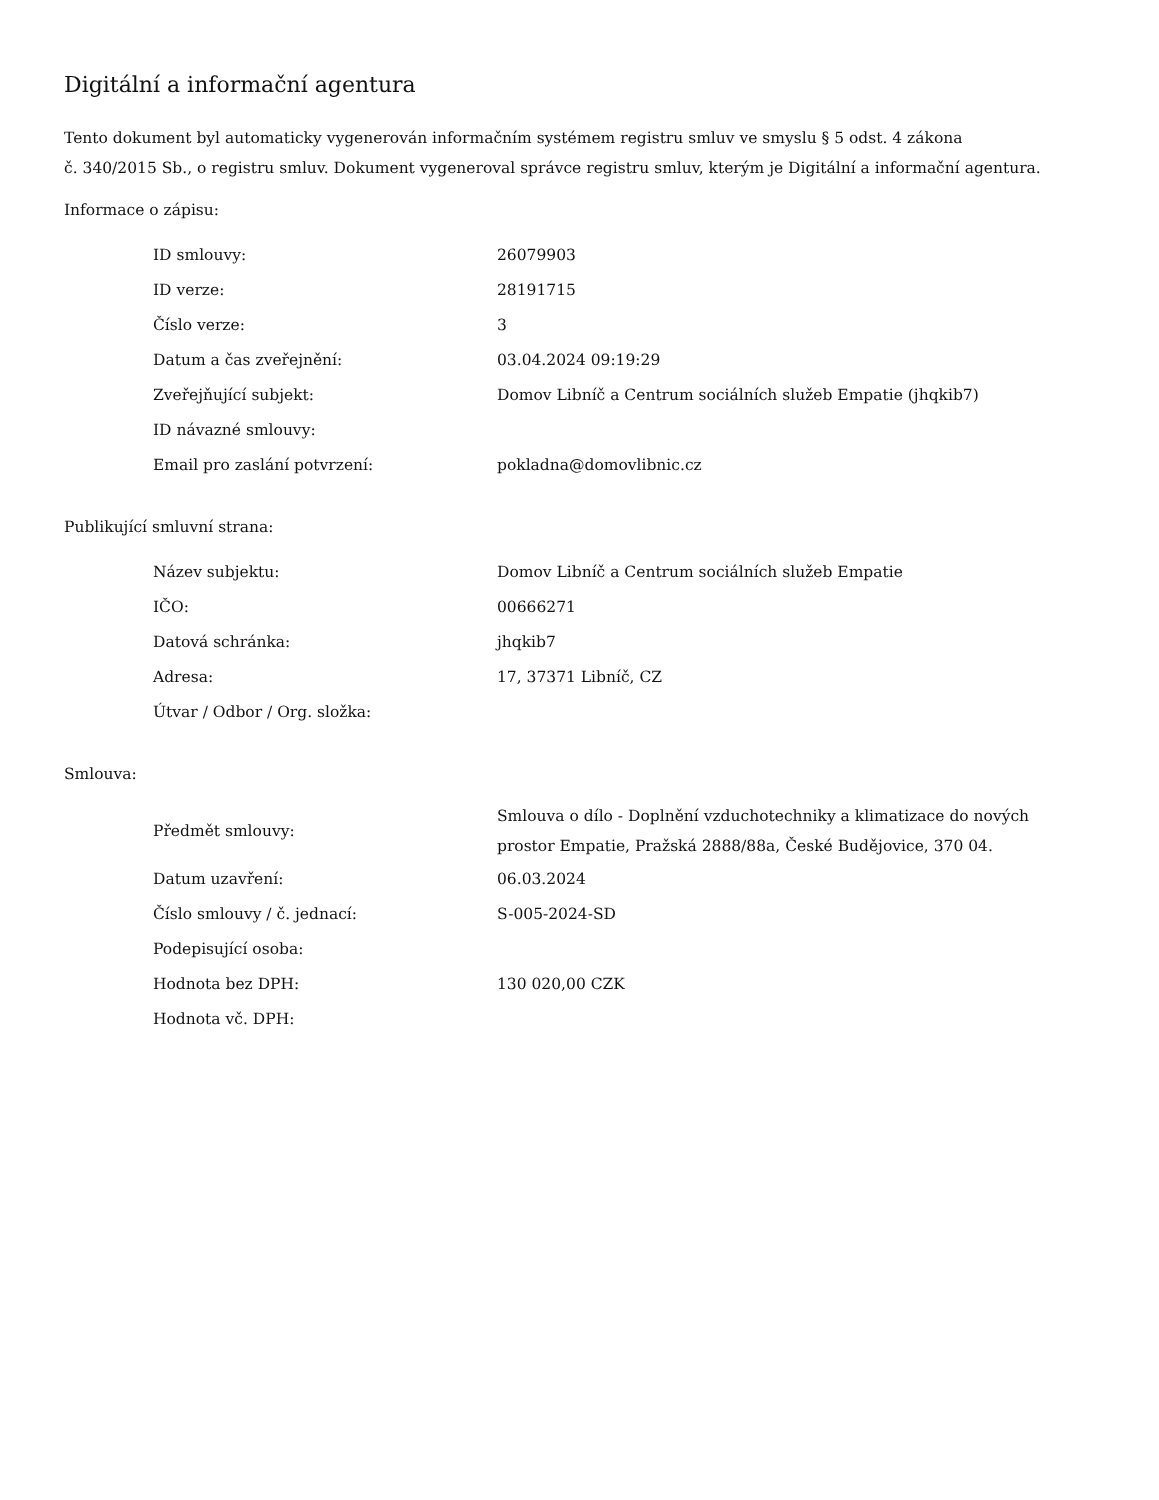Digitální a informační agentura
Tento dokument byl automaticky vygenerován informačním systémem registru smluv ve smyslu § 5 odst. 4 zákona
č. 340/2015 Sb., o registru smluv. Dokument vygeneroval správce registru smluv, kterým je Digitální a informační agentura.
Informace o zápisu:
| ID smlouvy: | 26079903 |
| ID verze: | 28191715 |
| Číslo verze: | 3 |
| Datum a čas zveřejnění: | 03.04.2024 09:19:29 |
| Zveřejňující subjekt: | Domov Libníč a Centrum sociálních služeb Empatie (jhqkib7) |
| ID návazné smlouvy: | |
| Email pro zaslání potvrzení: | pokladna@domovlibnic.cz |
Publikující smluvní strana:
| Název subjektu: | Domov Libníč a Centrum sociálních služeb Empatie |
| IČO: | 00666271 |
| Datová schránka: | jhqkib7 |
| Adresa: | 17, 37371 Libníč, CZ |
| Útvar / Odbor / Org. složka: | |
Smlouva:
| Předmět smlouvy: | Smlouva o dílo - Doplnění vzduchotechniky a klimatizace do nových prostor Empatie, Pražská 2888/88a, České Budějovice, 370 04. |
| Datum uzavření: | 06.03.2024 |
| Číslo smlouvy / č. jednací: | S-005-2024-SD |
| Podepisující osoba: | |
| Hodnota bez DPH: | 130 020,00 CZK |
| Hodnota vč. DPH: | |